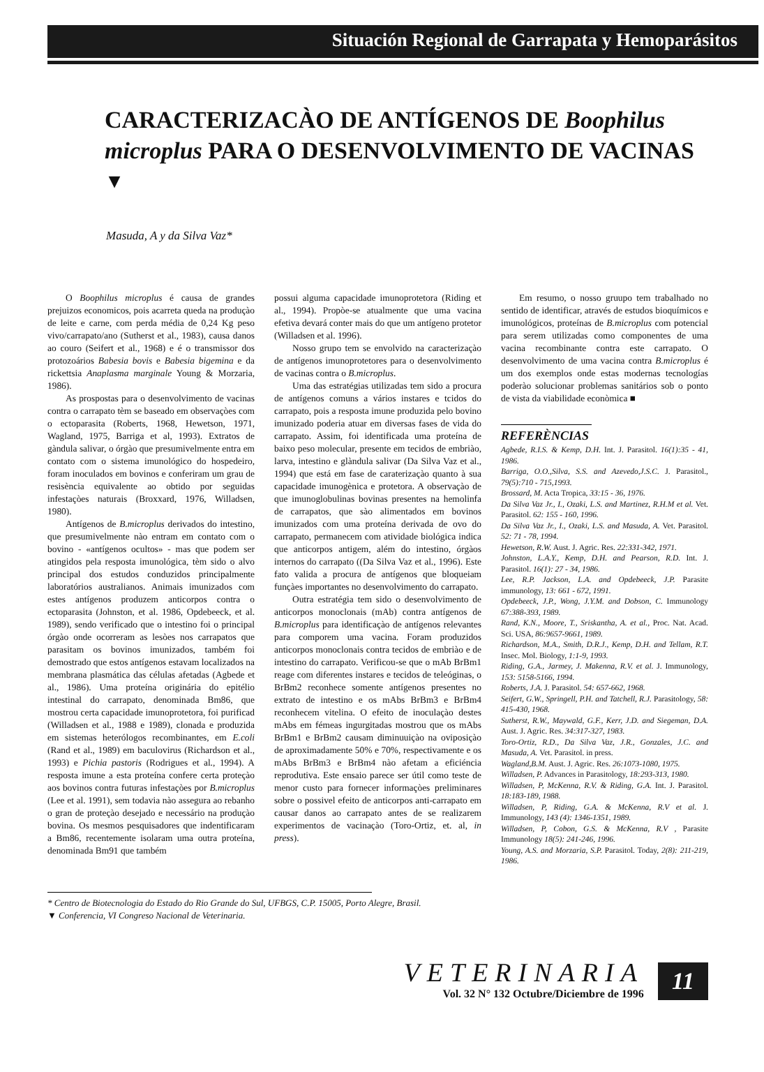Situación Regional de Garrapata y Hemoparásitos
CARACTERIZACÀO DE ANTÍGENOS DE Boophilus microplus PARA O DESENVOLVIMENTO DE VACINAS <sup>▼</sup>
Masuda, A y da Silva Vaz*
O Boophilus microplus é causa de grandes prejuizos economicos, pois acarreta queda na produçào de leite e carne, com perda média de 0,24 Kg peso vivo/carrapato/ano (Sutherst et al., 1983), causa danos ao couro (Seifert et al., 1968) e é o transmissor dos protozoários Babesia bovis e Babesia bigemina e da rickettsia Anaplasma marginale Young & Morzaria, 1986).
As prospostas para o desenvolvimento de vacinas contra o carrapato tèm se baseado em observaçòes com o ectoparasita (Roberts, 1968, Hewetson, 1971, Wagland, 1975, Barriga et al, 1993). Extratos de gàndula salivar, o órgào que presumivelmente entra em contato com o sistema imunológico do hospedeiro, foram inoculados em bovinos e conferiram um grau de resisència equivalente ao obtido por seguidas infestaçòes naturais (Broxxard, 1976, Willadsen, 1980).
Antígenos de B.microplus derivados do intestino, que presumivelmente nào entram em contato com o bovino - «antígenos ocultos» - mas que podem ser atingidos pela resposta imunológica, tèm sido o alvo principal dos estudos conduzidos principalmente laboratórios australianos. Animais imunizados com estes antígenos produzem anticorpos contra o ectoparasita (Johnston, et al. 1986, Opdebeeck, et al. 1989), sendo verificado que o intestino foi o principal órgào onde ocorreram as lesòes nos carrapatos que parasitam os bovinos imunizados, também foi demostrado que estos antígenos estavam localizados na membrana plasmática das células afetadas (Agbede et al., 1986). Uma proteína originária do epitélio intestinal do carrapato, denominada Bm86, que mostrou certa capacidade imunoprotetora, foi purificad (Willadsen et al., 1988 e 1989), clonada e produzida em sistemas heterólogos recombinantes, em E.coli (Rand et al., 1989) em baculovirus (Richardson et al., 1993) e Pichia pastoris (Rodrigues et al., 1994). A resposta imune a esta proteína confere certa proteçào aos bovinos contra futuras infestaçòes por B.microplus (Lee et al. 1991), sem todavia nào assegura ao rebanho o gran de proteçào desejado e necessário na produçào bovina. Os mesmos pesquisadores que indentificaram a Bm86, recentemente isolaram uma outra proteína, denominada Bm91 que também
possui alguma capacidade imunoprotetora (Riding et al., 1994). Propòe-se atualmente que uma vacina efetiva devará conter mais do que um antígeno protetor (Willadsen et al. 1996).
Nosso grupo tem se envolvido na caracterizaçào de antígenos imunoprotetores para o desenvolvimento de vacinas contra o B.microplus.
Uma das estratégias utilizadas tem sido a procura de antígenos comuns a vários instares e tcidos do carrapato, pois a resposta imune produzida pelo bovino imunizado poderia atuar em diversas fases de vida do carrapato. Assim, foi identificada uma proteína de baixo peso molecular, presente em tecidos de embriào, larva, intestino e glàndula salivar (Da Silva Vaz et al., 1994) que está em fase de carateri­zaçào quanto à sua capacidade imunogènica e protetora. A observaçào de que imunoglobulinas bovinas presentes na hemolinfa de carrapatos, que sào alimentados em bovinos imunizados com uma proteína derivada de ovo do carrapato, permanecem com atividade biológica indica que anticorpos antigem, além do intestino, órgàos internos do carrapato ((Da Silva Vaz et al., 1996). Este fato valida a procura de antígenos que bloqueiam funçàes importantes no desenvolvimento do carrapato.
Outra estratégia tem sido o desenvolvimento de anticorpos monoclonais (mAb) contra antígenos de B.microplus para identificaçào de antígenos relevantes para comporem uma vacina. Foram produzidos anticorpos monoclonais contra tecidos de embriào e de intestino do carrapato. Verificou-se que o mAb BrBm1 reage com diferentes instares e tecidos de teleóginas, o BrBm2 reconhece somente antígenos presentes no extrato de intestino e os mAbs BrBm3 e BrBm4 reconhecem vitelina. O efeito de inoculaçào destes mAbs em fémeas ingurgitadas mostrou que os mAbs BrBm1 e BrBm2 causam diminuuiçào na oviposiçào de aproximadamente 50% e 70%, respectivamente e os mAbs BrBm3 e BrBm4 nào afetam a eficiéncia reprodutiva. Este ensaio parece ser útil como teste de menor custo para fornecer informaçòes preliminares sobre o possivel efeito de anticorpos anti-carrapato em causar danos ao carrapato antes de se realizarem experimentos de vacinaçào (Toro-Ortiz, et. al, in press).
Em resumo, o nosso gruupo tem trabalhado no sentido de identificar, através de estudos bioquímicos e imunológicos, proteínas de B.microplus com potencial para serem utilizadas como componentes de uma vacina recombinante contra este carrapato. O desenvolvimento de uma vacina contra B.microplus é um dos exemplos onde estas modernas tecnologías poderào solucionar problemas sanitários sob o ponto de vista da viabilidade econòmica ■
REFERÈNCIAS
Agbede, R.I.S. & Kemp, D.H. Int. J. Parasitol. 16(1):35 - 41, 1986.
Barriga, O.O.,Silva, S.S. and Azevedo,J.S.C. J. Parasitol., 79(5):710 - 715,1993.
Brossard, M. Acta Tropica, 33:15 - 36, 1976.
Da Silva Vaz Jr., I., Ozaki, L.S. and Martinez, R.H.M et al. Vet. Parasitol. 62: 155 - 160, 1996.
Da Silva Vaz Jr., I., Ozaki, L.S. and Masuda, A. Vet. Parasitol. 52: 71 - 78, 1994.
Hewetson, R.W. Aust. J. Agric. Res. 22:331-342, 1971.
Johnston, L.A.Y., Kemp, D.H. and Pearson, R.D. Int. J. Parasitol. 16(1): 27 - 34, 1986.
Lee, R.P. Jackson, L.A. and Opdebeeck, J.P. Parasite immunology, 13: 661 - 672, 1991.
Opdebeeck, J.P., Wong, J.Y.M. and Dobson, C. Immunology 67:388-393, 1989.
Rand, K.N., Moore, T., Sriskantha, A. et al., Proc. Nat. Acad. Sci. USA, 86:9657-9661, 1989.
Richardson, M.A., Smith, D.R.J., Kemp, D.H. and Tellam, R.T. Insec. Mol. Biology, 1:1-9, 1993.
Riding, G.A., Jarmey, J. Makenna, R.V. et al. J. Immunology, 153: 5158-5166, 1994.
Roberts, J.A. J. Parasitol. 54: 657-662, 1968.
Seifert, G.W., Springell, P.H. and Tatchell, R.J. Parasitology, 58: 415-430, 1968.
Sutherst, R.W., Maywald, G.F., Kerr, J.D. and Siegeman, D.A. Aust. J. Agric. Res. 34:317-327, 1983.
Toro-Ortiz, R.D., Da Silva Vaz, J.R., Gonzales, J.C. and Masuda, A. Vet. Parasitol. in press.
Wagland,B.M. Aust. J. Agric. Res. 26:1073-1080, 1975.
Willadsen, P. Advances in Parasitology, 18:293-313, 1980.
Willadsen, P, McKenna, R.V. & Riding, G.A. Int. J. Parasitol. 18:183-189, 1988.
Willadsen, P, Riding, G.A. & McKenna, R.V et al. J. Immunology, 143 (4): 1346-1351, 1989.
Willadsen, P, Cobon, G.S. & McKenna, R.V , Parasite Immunology 18(5): 241-246, 1996.
Young, A.S. and Morzaria, S.P. Parasitol. Today, 2(8): 211-219, 1986.
* Centro de Biotecnologia do Estado do Rio Grande do Sul, UFBGS, C.P. 15005, Porto Alegre, Brasil.
▼ Conferencia, VI Congreso Nacional de Veterinaria.
VETERINARIA
Vol. 32 N° 132 Octubre/Diciembre de 1996
11